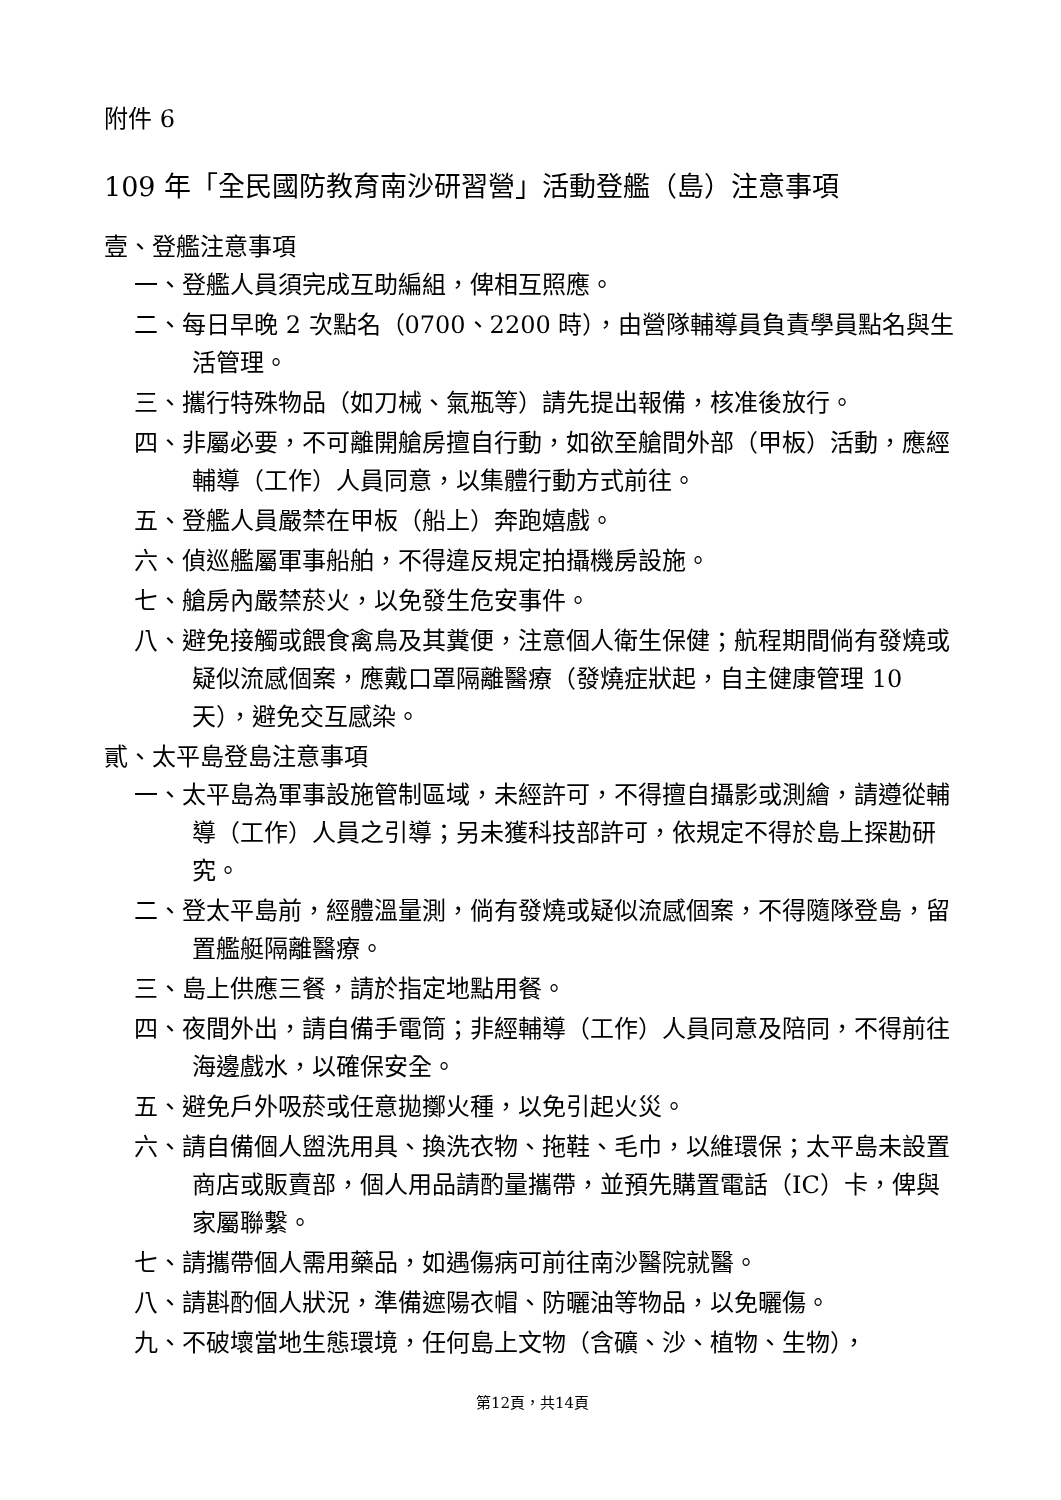附件 6
109 年「全民國防教育南沙研習營」活動登艦（島）注意事項
壹、登艦注意事項
一、登艦人員須完成互助編組，俾相互照應。
二、每日早晚 2 次點名（0700、2200 時），由營隊輔導員負責學員點名與生活管理。
三、攜行特殊物品（如刀械、氣瓶等）請先提出報備，核准後放行。
四、非屬必要，不可離開艙房擅自行動，如欲至艙間外部（甲板）活動，應經輔導（工作）人員同意，以集體行動方式前往。
五、登艦人員嚴禁在甲板（船上）奔跑嬉戲。
六、偵巡艦屬軍事船舶，不得違反規定拍攝機房設施。
七、艙房內嚴禁菸火，以免發生危安事件。
八、避免接觸或餵食禽鳥及其糞便，注意個人衛生保健；航程期間倘有發燒或疑似流感個案，應戴口罩隔離醫療（發燒症狀起，自主健康管理 10 天），避免交互感染。
貳、太平島登島注意事項
一、太平島為軍事設施管制區域，未經許可，不得擅自攝影或測繪，請遵從輔導（工作）人員之引導；另未獲科技部許可，依規定不得於島上探勘研究。
二、登太平島前，經體溫量測，倘有發燒或疑似流感個案，不得隨隊登島，留置艦艇隔離醫療。
三、島上供應三餐，請於指定地點用餐。
四、夜間外出，請自備手電筒；非經輔導（工作）人員同意及陪同，不得前往海邊戲水，以確保安全。
五、避免戶外吸菸或任意拋擲火種，以免引起火災。
六、請自備個人盥洗用具、換洗衣物、拖鞋、毛巾，以維環保；太平島未設置商店或販賣部，個人用品請酌量攜帶，並預先購置電話（IC）卡，俾與家屬聯繫。
七、請攜帶個人需用藥品，如遇傷病可前往南沙醫院就醫。
八、請斟酌個人狀況，準備遮陽衣帽、防曬油等物品，以免曬傷。
九、不破壞當地生態環境，任何島上文物（含礦、沙、植物、生物），
第12頁，共14頁